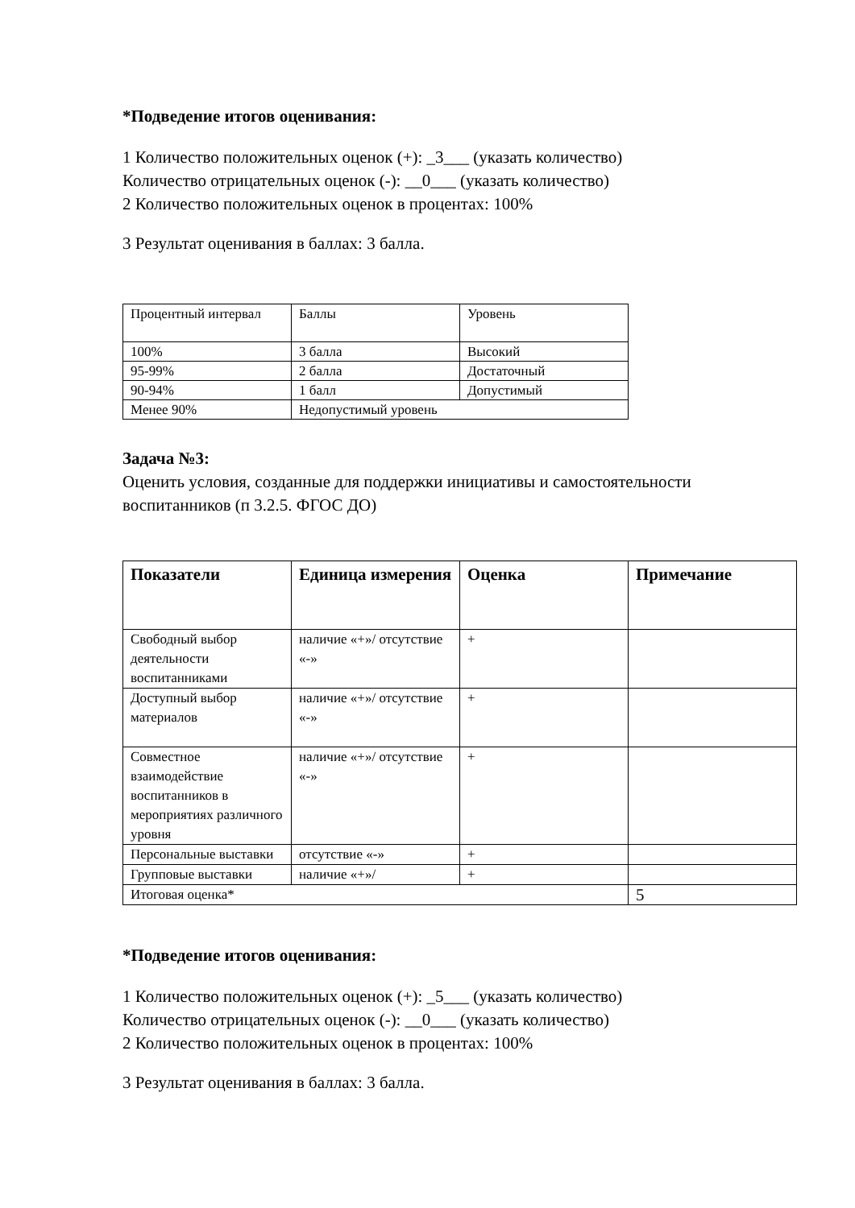*Подведение итогов оценивания:
1 Количество положительных оценок (+): _3___ (указать количество)
Количество отрицательных оценок (-): __0___ (указать количество)
2 Количество положительных оценок в процентах: 100%
3 Результат оценивания в баллах: 3 балла.
| Процентный интервал | Баллы | Уровень |
| 100% | 3 балла | Высокий |
| 95-99% | 2 балла | Достаточный |
| 90-94% | 1 балл | Допустимый |
| Менее 90% | Недопустимый уровень | |
Задача №3:
Оценить условия, созданные для поддержки инициативы и самостоятельности воспитанников (п 3.2.5. ФГОС ДО)
| Показатели | Единица измерения | Оценка | Примечание |
| --- | --- | --- | --- |
| Свободный выбор деятельности воспитанниками | наличие «+»/ отсутствие «-» | + | |
| Доступный выбор материалов | наличие «+»/ отсутствие «-» | + | |
| Совместное взаимодействие воспитанников в мероприятиях различного уровня | наличие «+»/ отсутствие «-» | + | |
| Персональные выставки | отсутствие «-» | + | |
| Групповые выставки | наличие «+»/ | + | |
| Итоговая оценка* | | | 5 |
*Подведение итогов оценивания:
1 Количество положительных оценок (+): _5___ (указать количество)
Количество отрицательных оценок (-): __0___ (указать количество)
2 Количество положительных оценок в процентах: 100%
3 Результат оценивания в баллах: 3 балла.